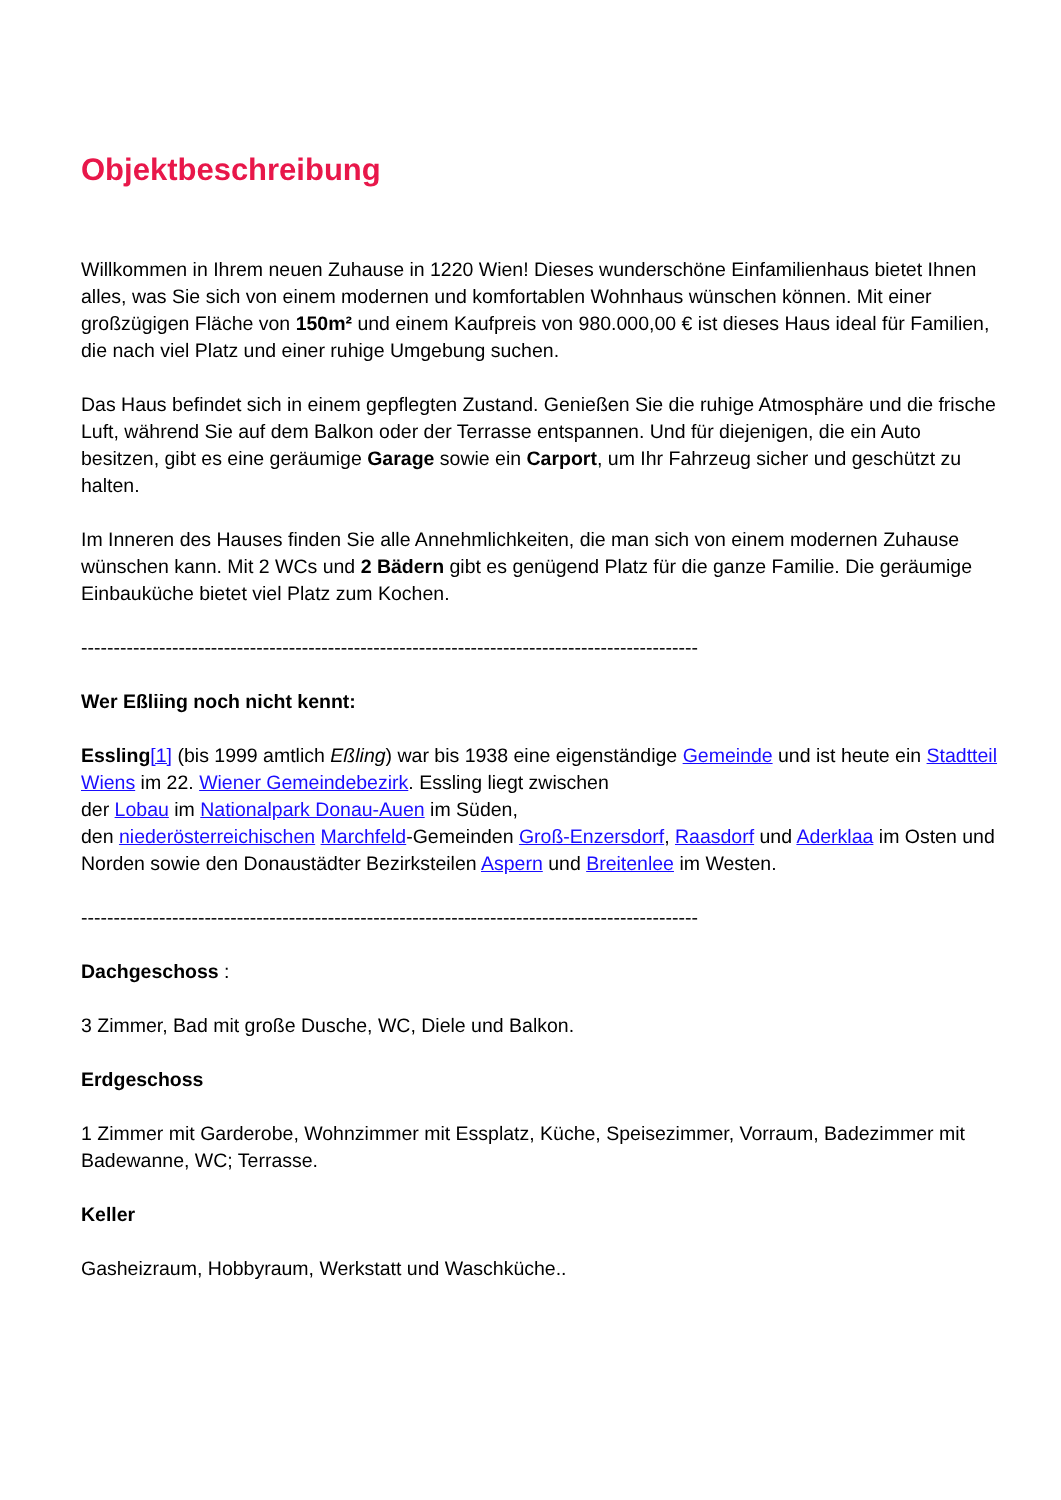Objektbeschreibung
Willkommen in Ihrem neuen Zuhause in 1220 Wien! Dieses wunderschöne Einfamilienhaus bietet Ihnen alles, was Sie sich von einem modernen und komfortablen Wohnhaus wünschen können. Mit einer großzügigen Fläche von 150m² und einem Kaufpreis von 980.000,00 € ist dieses Haus ideal für Familien, die nach viel Platz und einer ruhige Umgebung suchen.
Das Haus befindet sich in einem gepflegten Zustand. Genießen Sie die ruhige Atmosphäre und die frische Luft, während Sie auf dem Balkon oder der Terrasse entspannen. Und für diejenigen, die ein Auto besitzen, gibt es eine geräumige Garage sowie ein Carport, um Ihr Fahrzeug sicher und geschützt zu halten.
Im Inneren des Hauses finden Sie alle Annehmlichkeiten, die man sich von einem modernen Zuhause wünschen kann. Mit 2 WCs und 2 Bädern gibt es genügend Platz für die ganze Familie. Die geräumige Einbauküche bietet viel Platz zum Kochen.
-----------------------------------------------------------------------------------------------
Wer Eßliing noch nicht kennt:
Essling[1] (bis 1999 amtlich Eßling) war bis 1938 eine eigenständige Gemeinde und ist heute ein Stadtteil Wiens im 22. Wiener Gemeindebezirk. Essling liegt zwischen
der Lobau im Nationalpark Donau-Auen im Süden,
den niederösterreichischen Marchfeld-Gemeinden Groß-Enzersdorf, Raasdorf und Aderklaa im Osten und Norden sowie den Donaustädter Bezirksteilen Aspern und Breitenlee im Westen.
-----------------------------------------------------------------------------------------------
Dachgeschoss :
3 Zimmer, Bad mit große Dusche, WC, Diele und Balkon.
Erdgeschoss
1 Zimmer mit Garderobe, Wohnzimmer mit Essplatz, Küche, Speisezimmer, Vorraum, Badezimmer mit Badewanne, WC; Terrasse.
Keller
Gasheizraum, Hobbyraum, Werkstatt und Waschküche..